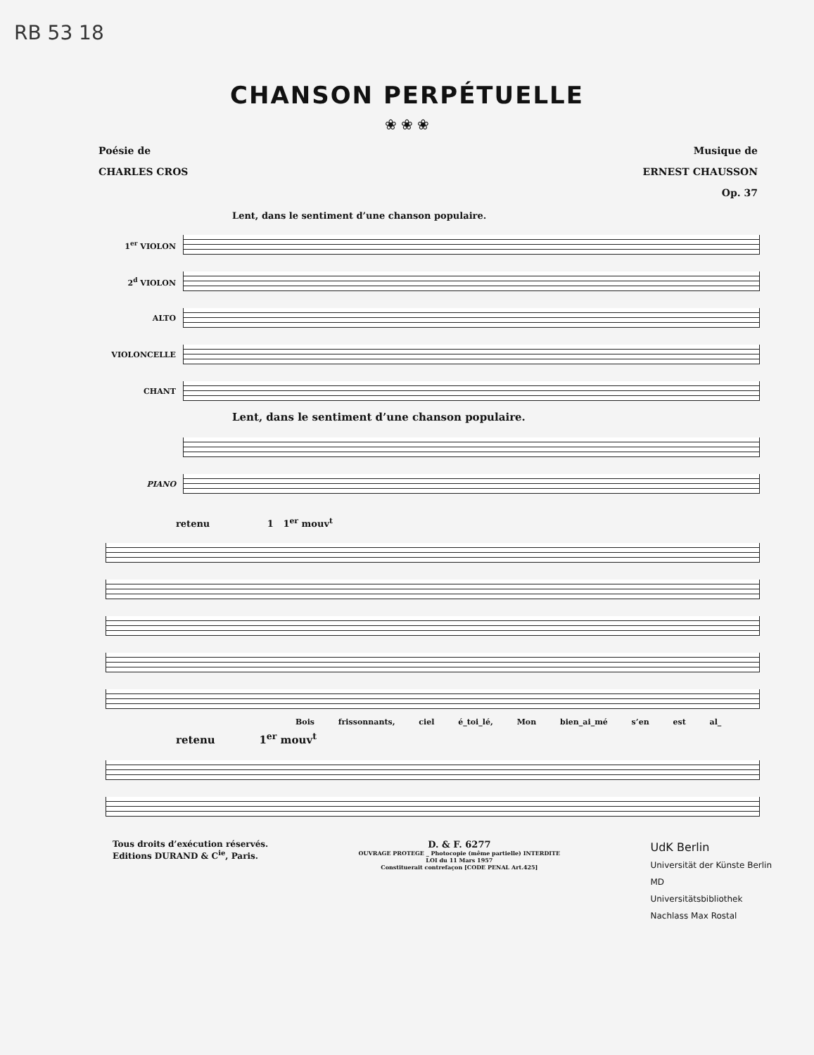RB 53 18
CHANSON PERPÉTUELLE
❀ ❀ ❀
Poésie de
CHARLES CROS
Musique de
ERNEST CHAUSSON
Op. 37
Lent, dans le sentiment d’une chanson populaire.
1<sup>er</sup> VIOLON
2<sup>d</sup> VIOLON
ALTO
VIOLONCELLE
CHANT
Lent, dans le sentiment d’une chanson populaire.
PIANO
retenu 1 1<sup>er</sup> mouv<sup>t</sup>
Bois frissonnants, ciel é_toi_lé, Mon bien_ai_mé s’en est al_
retenu 1<sup>er</sup> mouv<sup>t</sup>
Tous droits d’exécution réservés.
Editions DURAND & C<sup>ie</sup>, Paris.
D. & F. 6277
OUVRAGE PROTEGE _ Photocopie (même partielle) INTERDITE
LOI du 11 Mars 1957
Constituerait contrefaçon [CODE PENAL Art.425]
UdK Berlin
Universität der Künste Berlin
MD
Universitätsbibliothek
Nachlass Max Rostal